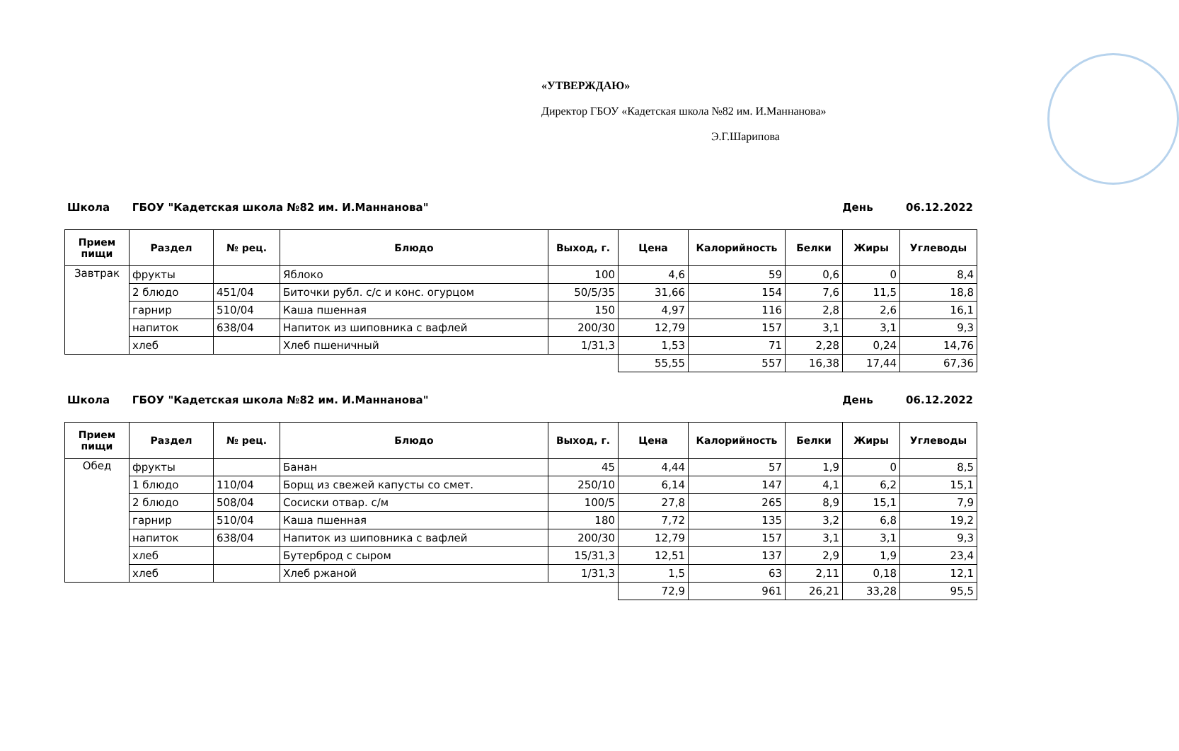«УТВЕРЖДАЮ»
Директор ГБОУ «Кадетская школа №82 им. И.Маннанова»
Э.Г.Шарипова
Школа ГБОУ "Кадетская школа №82 им. И.Маннанова" День 06.12.2022
| Прием пищи | Раздел | № рец. | Блюдо | Выход, г. | Цена | Калорийность | Белки | Жиры | Углеводы |
| --- | --- | --- | --- | --- | --- | --- | --- | --- | --- |
| Завтрак | фрукты | | Яблоко | 100 | 4,6 | 59 | 0,6 | 0 | 8,4 |
| | 2 блюдо | 451/04 | Биточки рубл. с/с и конс. огурцом | 50/5/35 | 31,66 | 154 | 7,6 | 11,5 | 18,8 |
| | гарнир | 510/04 | Каша пшенная | 150 | 4,97 | 116 | 2,8 | 2,6 | 16,1 |
| | напиток | 638/04 | Напиток из шиповника с вафлей | 200/30 | 12,79 | 157 | 3,1 | 3,1 | 9,3 |
| | хлеб | | Хлеб пшеничный | 1/31,3 | 1,53 | 71 | 2,28 | 0,24 | 14,76 |
| | | | | | 55,55 | 557 | 16,38 | 17,44 | 67,36 |
Школа ГБОУ "Кадетская школа №82 им. И.Маннанова" День 06.12.2022
| Прием пищи | Раздел | № рец. | Блюдо | Выход, г. | Цена | Калорийность | Белки | Жиры | Углеводы |
| --- | --- | --- | --- | --- | --- | --- | --- | --- | --- |
| Обед | фрукты | | Банан | 45 | 4,44 | 57 | 1,9 | 0 | 8,5 |
| | 1 блюдо | 110/04 | Борщ из свежей капусты со смет. | 250/10 | 6,14 | 147 | 4,1 | 6,2 | 15,1 |
| | 2 блюдо | 508/04 | Сосиски отвар. с/м | 100/5 | 27,8 | 265 | 8,9 | 15,1 | 7,9 |
| | гарнир | 510/04 | Каша пшенная | 180 | 7,72 | 135 | 3,2 | 6,8 | 19,2 |
| | напиток | 638/04 | Напиток из шиповника с вафлей | 200/30 | 12,79 | 157 | 3,1 | 3,1 | 9,3 |
| | хлеб | | Бутерброд с сыром | 15/31,3 | 12,51 | 137 | 2,9 | 1,9 | 23,4 |
| | хлеб | | Хлеб ржаной | 1/31,3 | 1,5 | 63 | 2,11 | 0,18 | 12,1 |
| | | | | | 72,9 | 961 | 26,21 | 33,28 | 95,5 |